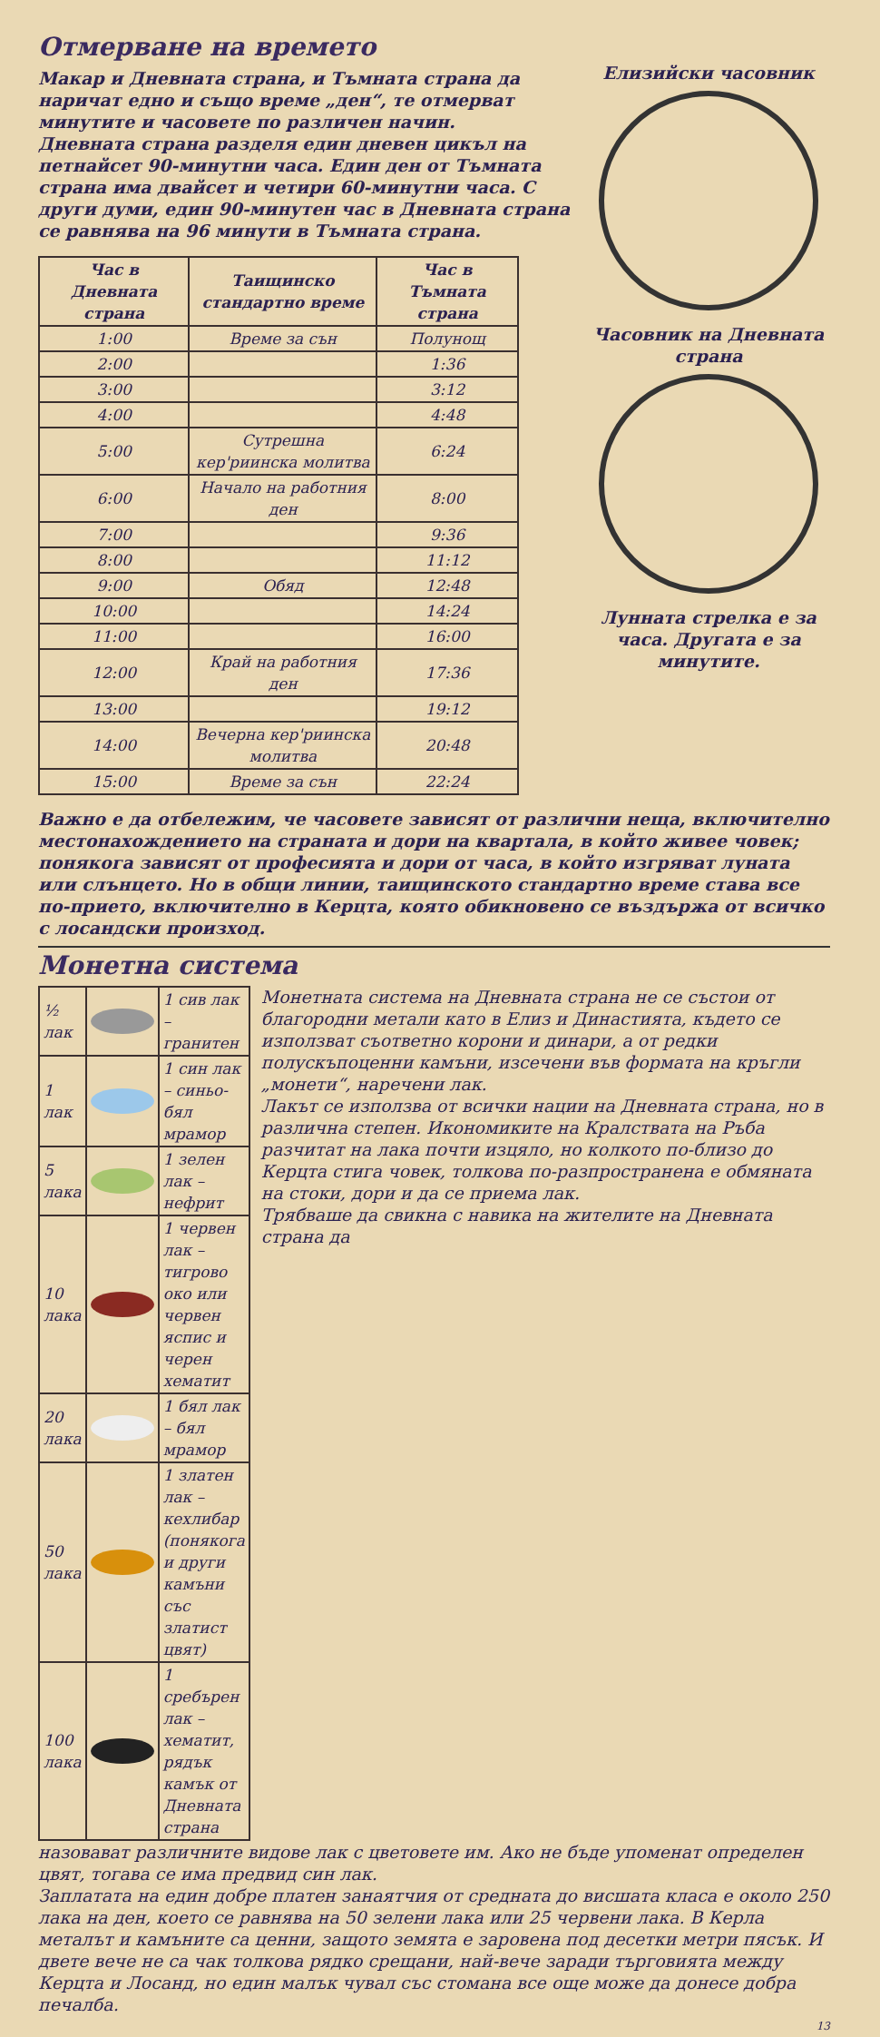Отмерване на времето
Макар и Дневната страна, и Тъмната страна да наричат едно и също време „ден“, те отмерват минутите и часовете по различен начин.
Дневната страна разделя един дневен цикъл на петнайсет 90-минутни часа. Един ден от Тъмната страна има двайсет и четири 60-минутни часа. С други думи, един 90-минутен час в Дневната страна се равнява на 96 минути в Тъмната страна.
| Час в Дневната страна | Таищинско стандартно време | Час в Тъмната страна |
| --- | --- | --- |
| 1:00 | Време за сън | Полунощ |
| 2:00 | | 1:36 |
| 3:00 | | 3:12 |
| 4:00 | | 4:48 |
| 5:00 | Сутрешна кер'риинска молитва | 6:24 |
| 6:00 | Начало на работния ден | 8:00 |
| 7:00 | | 9:36 |
| 8:00 | | 11:12 |
| 9:00 | Обяд | 12:48 |
| 10:00 | | 14:24 |
| 11:00 | | 16:00 |
| 12:00 | Край на работния ден | 17:36 |
| 13:00 | | 19:12 |
| 14:00 | Вечерна кер'риинска молитва | 20:48 |
| 15:00 | Време за сън | 22:24 |
Елизийски часовник
Часовник на Дневната страна
Лунната стрелка е за часа. Другата е за минутите.
Важно е да отбележим, че часовете зависят от различни неща, включително местонахождението на страната и дори на квартала, в който живее човек; понякога зависят от професията и дори от часа, в който изгряват луната или слънцето. Но в общи линии, таищинското стандартно време става все по-прието, включително в Керцта, която обикновено се въздържа от всичко с лосандски произход.
Монетна система
| ½ лак | | 1 сив лак – гранитен |
| 1 лак | | 1 син лак – синьо-бял мрамор |
| 5 лака | | 1 зелен лак – нефрит |
| 10 лака | | 1 червен лак – тигрово око или червен яспис и черен хематит |
| 20 лака | | 1 бял лак – бял мрамор |
| 50 лака | | 1 златен лак – кехлибар (понякога и други камъни със златист цвят) |
| 100 лака | | 1 сребърен лак – хематит, рядък камък от Дневната страна |
Монетната система на Дневната страна не се състои от благородни метали като в Елиз и Династията, където се използват съответно корони и динари, а от редки полускъпоценни камъни, изсечени във формата на кръгли „монети“, наречени лак.
Лакът се използва от всички нации на Дневната страна, но в различна степен. Икономиките на Кралствата на Ръба разчитат на лака почти изцяло, но колкото по-близо до Керцта стига човек, толкова по-разпространена е обмяната на стоки, дори и да се приема лак.
Трябваше да свикна с навика на жителите на Дневната страна да
назовават различните видове лак с цветовете им. Ако не бъде упоменат определен цвят, тогава се има предвид син лак.
Заплатата на един добре платен занаятчия от средната до висшата класа е около 250 лака на ден, което се равнява на 50 зелени лака или 25 червени лака. В Керла металът и камъните са ценни, защото земята е заровена под десетки метри пясък. И двете вече не са чак толкова рядко срещани, най-вече заради търговията между Керцта и Лосанд, но един малък чувал със стомана все още може да донесе добра печалба.
13